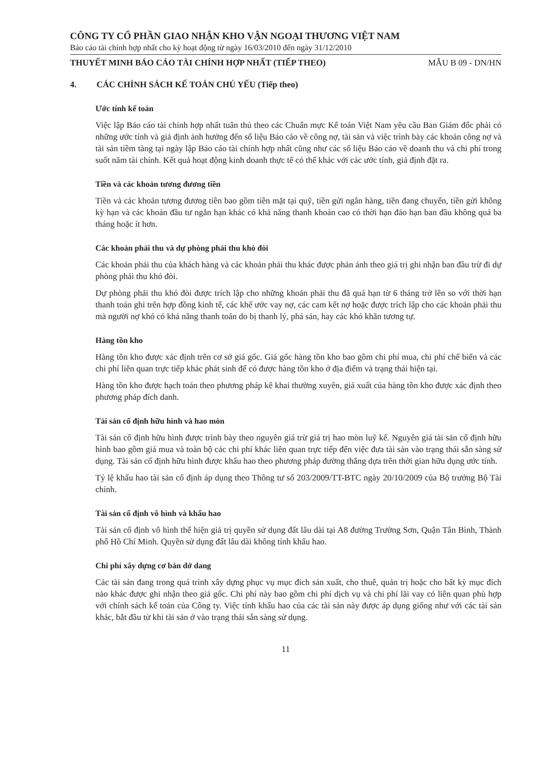CÔNG TY CỔ PHẦN GIAO NHẬN KHO VẬN NGOẠI THƯƠNG VIỆT NAM
Báo cáo tài chính hợp nhất cho kỳ hoạt động từ ngày 16/03/2010 đến ngày 31/12/2010
THUYẾT MINH BÁO CÁO TÀI CHÍNH HỢP NHẤT (TIẾP THEO) MẪU B 09 - DN/HN
4. CÁC CHÍNH SÁCH KẾ TOÁN CHỦ YẾU (Tiếp theo)
Ước tính kế toán
Việc lập Báo cáo tài chính hợp nhất tuân thủ theo các Chuẩn mực Kế toán Việt Nam yêu cầu Ban Giám đốc phải có những ước tính và giả định ảnh hưởng đến số liệu Báo cáo về công nợ, tài sản và việc trình bày các khoản công nợ và tài sản tiềm tàng tại ngày lập Báo cáo tài chính hợp nhất cũng như các số liệu Báo cáo về doanh thu và chi phí trong suốt năm tài chính. Kết quả hoạt động kinh doanh thực tế có thể khác với các ước tính, giả định đặt ra.
Tiền và các khoản tương đương tiền
Tiền và các khoản tương đương tiền bao gồm tiền mặt tại quỹ, tiền gửi ngân hàng, tiền đang chuyển, tiền gửi không kỳ hạn và các khoản đầu tư ngắn hạn khác có khả năng thanh khoản cao có thời hạn đáo hạn ban đầu không quá ba tháng hoặc ít hơn.
Các khoản phải thu và dự phòng phải thu khó đòi
Các khoản phải thu của khách hàng và các khoản phải thu khác được phản ánh theo giá trị ghi nhận ban đầu trừ đi dự phòng phải thu khó đòi.
Dự phòng phải thu khó đòi được trích lập cho những khoản phải thu đã quá hạn từ 6 tháng trở lên so với thời hạn thanh toán ghi trên hợp đồng kinh tế, các khế ước vay nợ, các cam kết nợ hoặc được trích lập cho các khoản phải thu mà người nợ khó có khả năng thanh toán do bị thanh lý, phá sản, hay các khó khăn tương tự.
Hàng tồn kho
Hàng tồn kho được xác định trên cơ sở giá gốc. Giá gốc hàng tồn kho bao gồm chi phí mua, chi phí chế biến và các chi phí liên quan trực tiếp khác phát sinh để có được hàng tồn kho ở địa điểm và trạng thái hiện tại.
Hàng tồn kho được hạch toán theo phương pháp kê khai thường xuyên, giá xuất của hàng tồn kho được xác định theo phương pháp đích danh.
Tài sản cố định hữu hình và hao mòn
Tài sản cố định hữu hình được trình bày theo nguyên giá trừ giá trị hao mòn luỹ kế. Nguyên giá tài sản cố định hữu hình bao gồm giá mua và toàn bộ các chi phí khác liên quan trực tiếp đến việc đưa tài sản vào trạng thái sẵn sàng sử dụng. Tài sản cố định hữu hình được khấu hao theo phương pháp đường thẳng dựa trên thời gian hữu dụng ước tính.
Tỷ lệ khấu hao tài sản cố định áp dụng theo Thông tư số 203/2009/TT-BTC ngày 20/10/2009 của Bộ trưởng Bộ Tài chính.
Tài sản cố định vô hình và khấu hao
Tài sản cố định vô hình thể hiện giá trị quyền sử dụng đất lâu dài tại A8 đường Trường Sơn, Quận Tân Bình, Thành phố Hồ Chí Minh. Quyền sử dụng đất lâu dài không tính khấu hao.
Chi phí xây dựng cơ bản dở dang
Các tài sản đang trong quá trình xây dựng phục vụ mục đích sản xuất, cho thuê, quản trị hoặc cho bất kỳ mục đích nào khác được ghi nhận theo giá gốc. Chi phí này bao gồm chi phí dịch vụ và chi phí lãi vay có liên quan phù hợp với chính sách kế toán của Công ty. Việc tính khấu hao của các tài sản này được áp dụng giống như với các tài sản khác, bắt đầu từ khi tài sản ở vào trạng thái sẵn sàng sử dụng.
11